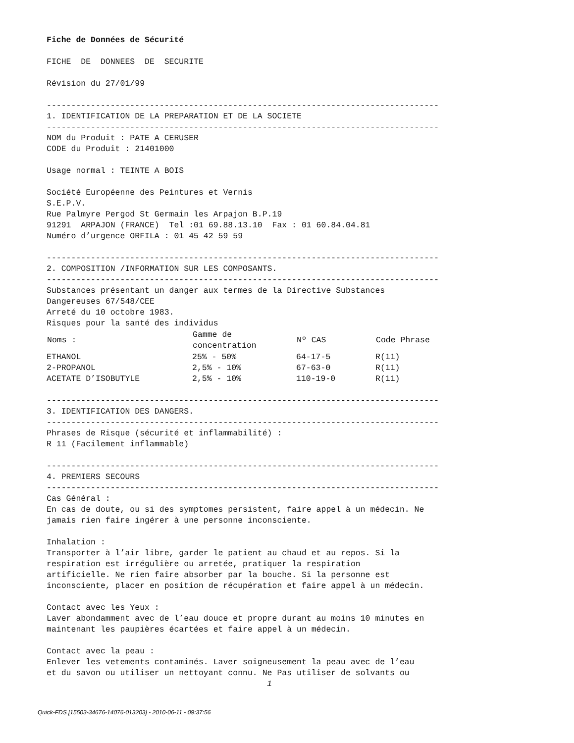Fiche de Données de Sécurité
FICHE DE DONNEES DE SECURITE
Révision du 27/01/99
--------------------------------------------------------------------------------
1. IDENTIFICATION DE LA PREPARATION ET DE LA SOCIETE
--------------------------------------------------------------------------------
NOM du Produit : PATE A CERUSER
CODE du Produit : 21401000
Usage normal : TEINTE A BOIS
Société Européenne des Peintures et Vernis
S.E.P.V.
Rue Palmyre Pergod St Germain les Arpajon B.P.19
91291 ARPAJON (FRANCE) Tel :01 69.88.13.10 Fax : 01 60.84.04.81
Numéro d’urgence ORFILA : 01 45 42 59 59
--------------------------------------------------------------------------------
2. COMPOSITION /INFORMATION SUR LES COMPOSANTS.
--------------------------------------------------------------------------------
Substances présentant un danger aux termes de la Directive Substances
Dangereuses 67/548/CEE
Arreté du 10 octobre 1983.
Risques pour la santé des individus
| Noms : | Gamme de concentration | Nº CAS | Code Phrase |
| --- | --- | --- | --- |
| ETHANOL | 25% - 50% | 64-17-5 | R(11) |
| 2-PROPANOL | 2,5% - 10% | 67-63-0 | R(11) |
| ACETATE D’ISOBUTYLE | 2,5% - 10% | 110-19-0 | R(11) |
--------------------------------------------------------------------------------
3. IDENTIFICATION DES DANGERS.
--------------------------------------------------------------------------------
Phrases de Risque (sécurité et inflammabilité) :
R 11 (Facilement inflammable)
--------------------------------------------------------------------------------
4. PREMIERS SECOURS
--------------------------------------------------------------------------------
Cas Général :
En cas de doute, ou si des symptomes persistent, faire appel à un médecin. Ne
jamais rien faire ingérer à une personne inconsciente.
Inhalation :
Transporter à l’air libre, garder le patient au chaud et au repos. Si la
respiration est irrégulière ou arretée, pratiquer la respiration
artificielle. Ne rien faire absorber par la bouche. Si la personne est
inconsciente, placer en position de récupération et faire appel à un médecin.
Contact avec les Yeux :
Laver abondamment avec de l’eau douce et propre durant au moins 10 minutes en
maintenant les paupières écartées et faire appel à un médecin.
Contact avec la peau :
Enlever les vetements contaminés. Laver soigneusement la peau avec de l’eau
et du savon ou utiliser un nettoyant connu. Ne Pas utiliser de solvants ou
1
Quick-FDS [15503-34676-14076-013203] - 2010-06-11 - 09:37:56